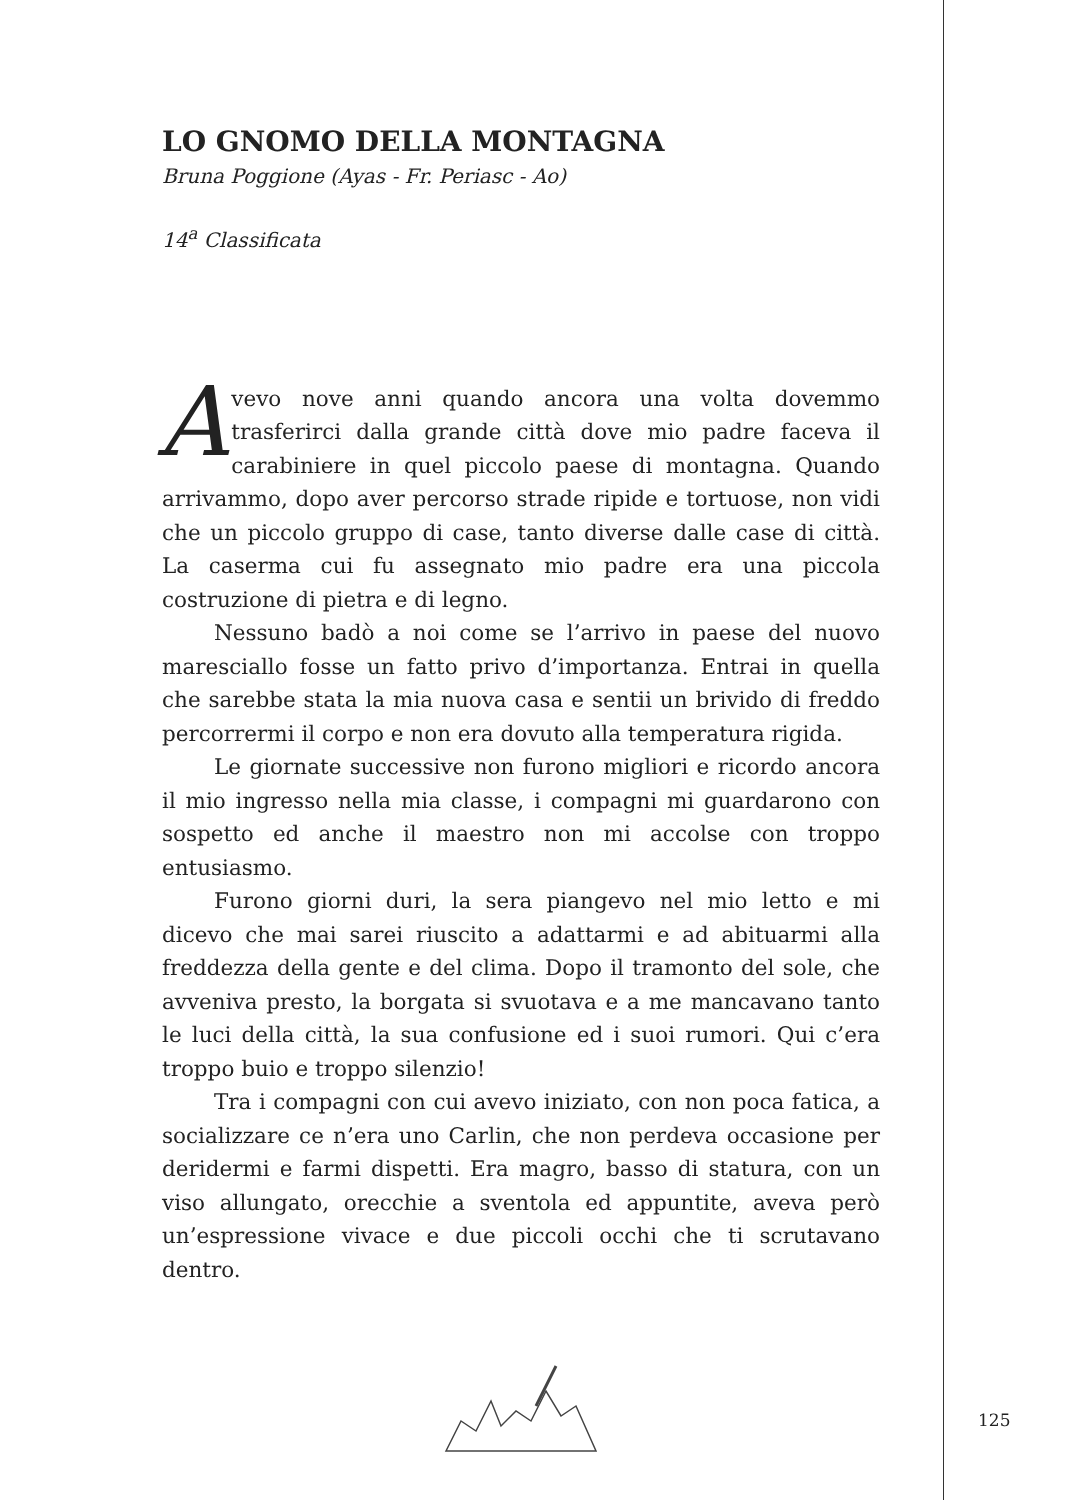LO GNOMO DELLA MONTAGNA
Bruna Poggione (Ayas - Fr. Periasc - Ao)
14<sup>a</sup> Classificata
Avevo nove anni quando ancora una volta dovemmo trasferirci dalla grande città dove mio padre faceva il carabiniere in quel piccolo paese di montagna. Quando arrivammo, dopo aver percorso strade ripide e tortuose, non vidi che un piccolo gruppo di case, tanto diverse dalle case di città. La caserma cui fu assegnato mio padre era una piccola costruzione di pietra e di legno.
Nessuno badò a noi come se l’arrivo in paese del nuovo maresciallo fosse un fatto privo d’importanza. Entrai in quella che sarebbe stata la mia nuova casa e sentii un brivido di freddo percorrermi il corpo e non era dovuto alla temperatura rigida.
Le giornate successive non furono migliori e ricordo ancora il mio ingresso nella mia classe, i compagni mi guardarono con sospetto ed anche il maestro non mi accolse con troppo entusiasmo.
Furono giorni duri, la sera piangevo nel mio letto e mi dicevo che mai sarei riuscito a adattarmi e ad abituarmi alla freddezza della gente e del clima. Dopo il tramonto del sole, che avveniva presto, la borgata si svuotava e a me mancavano tanto le luci della città, la sua confusione ed i suoi rumori. Qui c’era troppo buio e troppo silenzio!
Tra i compagni con cui avevo iniziato, con non poca fatica, a socializzare ce n’era uno Carlin, che non perdeva occasione per deridermi e farmi dispetti. Era magro, basso di statura, con un viso allungato, orecchie a sventola ed appuntite, aveva però un’espressione vivace e due piccoli occhi che ti scrutavano dentro.
125